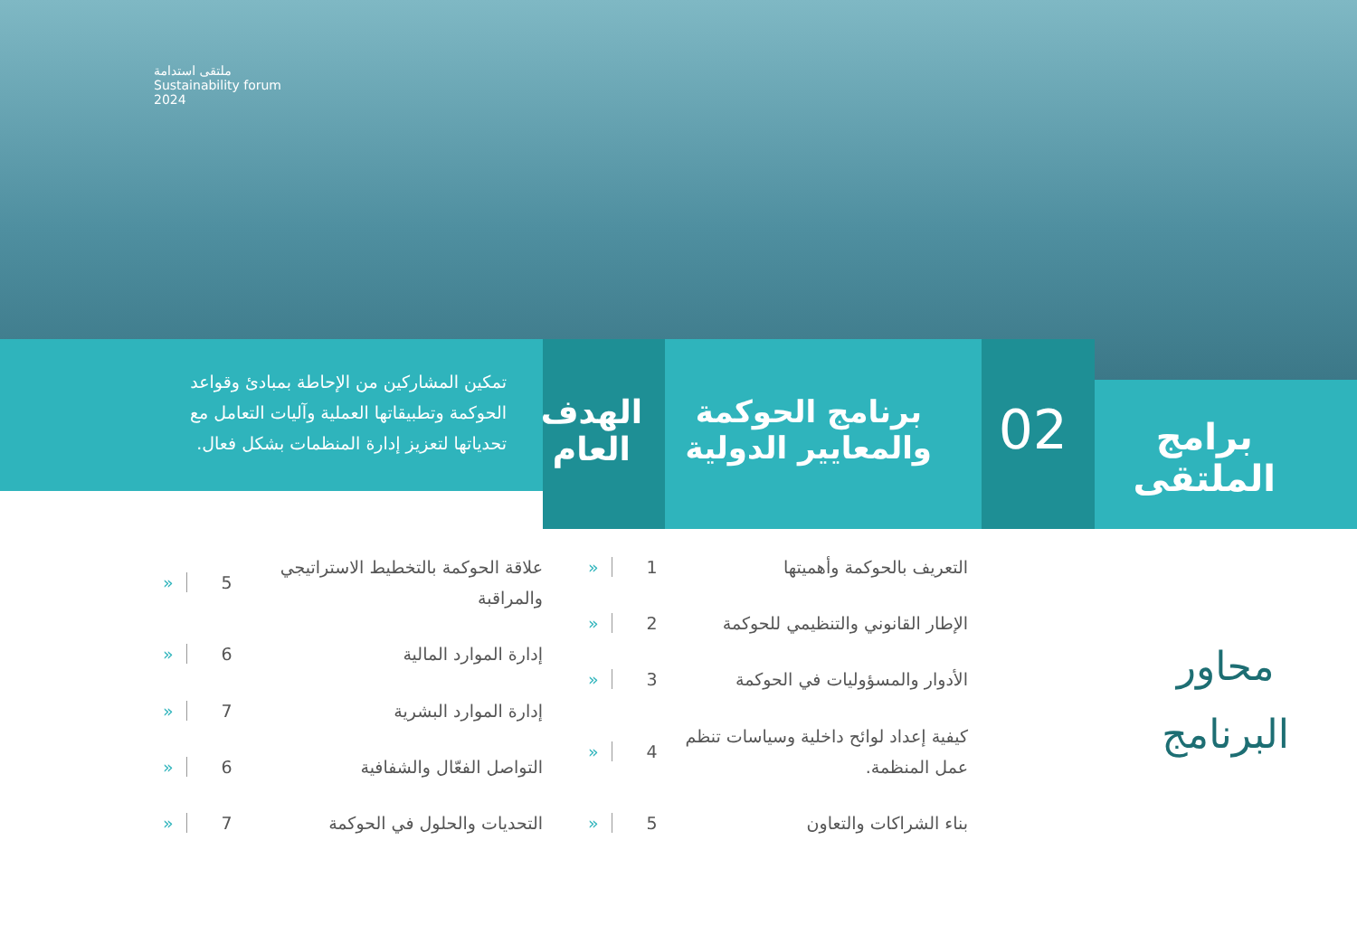ملتقى استدامة
Sustainability forum
2024
برامج
الملتقى
02
برنامج الحوكمة
والمعايير الدولية
الهدف
العام
تمكين المشاركين من الإحاطة بمبادئ وقواعد الحوكمة وتطبيقاتها العملية وآليات التعامل مع تحدياتها لتعزيز إدارة المنظمات بشكل فعال.
محاور
البرنامج
التعريف بالحوكمة وأهميتها 1 «
الإطار القانوني والتنظيمي للحوكمة 2 «
الأدوار والمسؤوليات في الحوكمة 3 «
كيفية إعداد لوائح داخلية وسياسات تنظم عمل المنظمة. 4 «
بناء الشراكات والتعاون 5 «
علاقة الحوكمة بالتخطيط الاستراتيجي والمراقبة 5 «
إدارة الموارد المالية 6 «
إدارة الموارد البشرية 7 «
التواصل الفعّال والشفافية 6 «
التحديات والحلول في الحوكمة 7 «